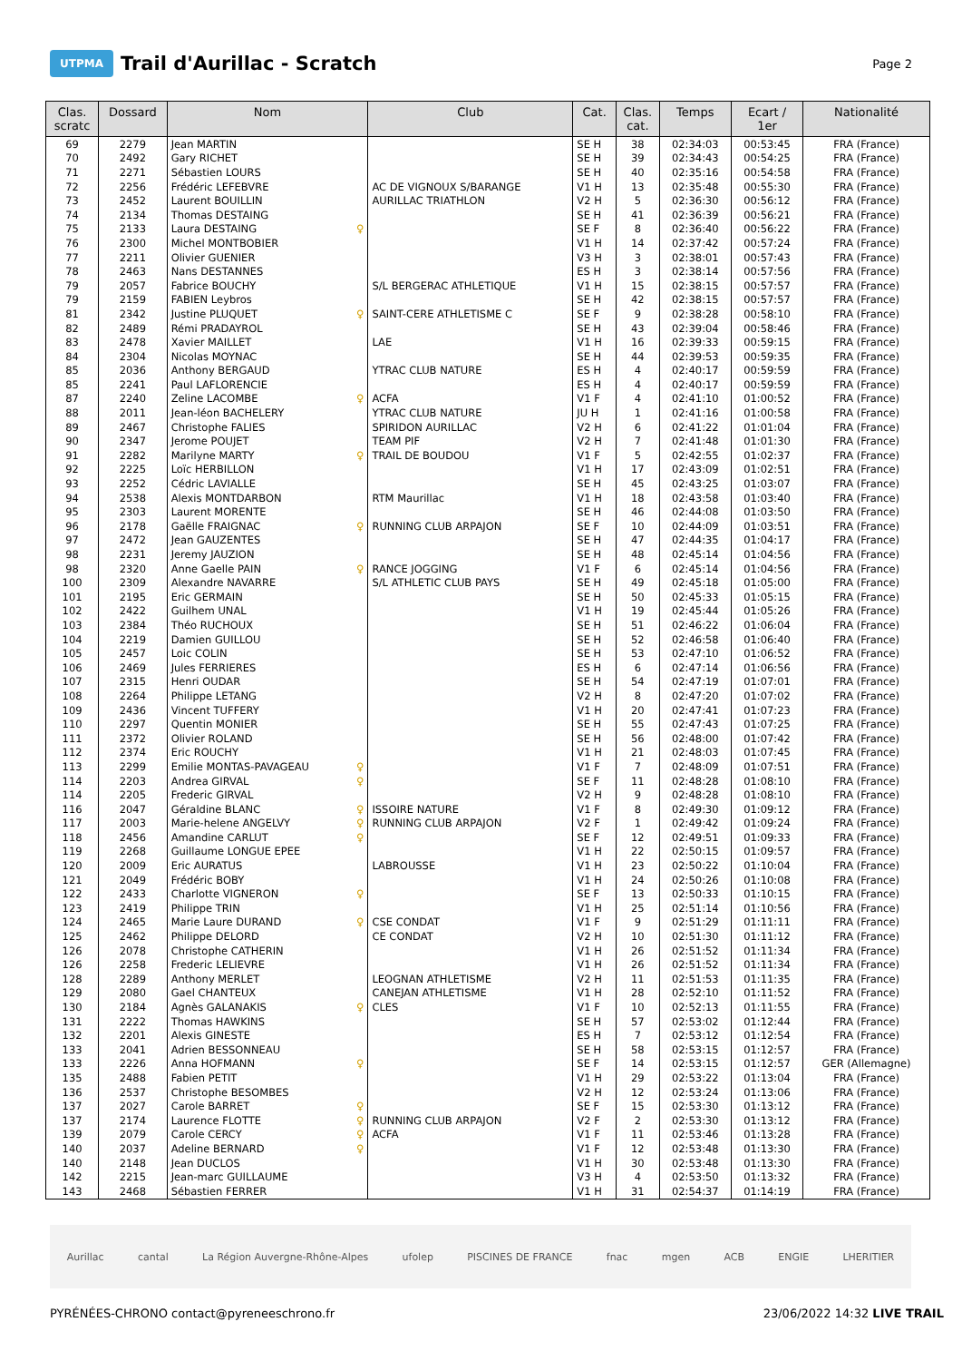UTPMA
Trail d'Aurillac - Scratch
Page 2
| Clas. scratc | Dossard | Nom | Club | Cat. | Clas. cat. | Temps | Ecart / 1er | Nationalité |
| --- | --- | --- | --- | --- | --- | --- | --- | --- |
| 69 | 2279 | Jean MARTIN | | SE H | 38 | 02:34:03 | 00:53:45 | FRA (France) |
| 70 | 2492 | Gary RICHET | | SE H | 39 | 02:34:43 | 00:54:25 | FRA (France) |
| 71 | 2271 | Sébastien LOURS | | SE H | 40 | 02:35:16 | 00:54:58 | FRA (France) |
| 72 | 2256 | Frédéric LEFEBVRE | AC DE VIGNOUX S/BARANGE | V1 H | 13 | 02:35:48 | 00:55:30 | FRA (France) |
| 73 | 2452 | Laurent BOUILLIN | AURILLAC TRIATHLON | V2 H | 5 | 02:36:30 | 00:56:12 | FRA (France) |
| 74 | 2134 | Thomas DESTAING | | SE H | 41 | 02:36:39 | 00:56:21 | FRA (France) |
| 75 | 2133 | Laura DESTAING ♀ | | SE F | 8 | 02:36:40 | 00:56:22 | FRA (France) |
| 76 | 2300 | Michel MONTBOBIER | | V1 H | 14 | 02:37:42 | 00:57:24 | FRA (France) |
| 77 | 2211 | Olivier GUENIER | | V3 H | 3 | 02:38:01 | 00:57:43 | FRA (France) |
| 78 | 2463 | Nans DESTANNES | | ES H | 3 | 02:38:14 | 00:57:56 | FRA (France) |
| 79 | 2057 | Fabrice BOUCHY | S/L BERGERAC ATHLETIQUE | V1 H | 15 | 02:38:15 | 00:57:57 | FRA (France) |
| 79 | 2159 | FABIEN Leybros | | SE H | 42 | 02:38:15 | 00:57:57 | FRA (France) |
| 81 | 2342 | Justine PLUQUET ♀ | SAINT-CERE ATHLETISME C | SE F | 9 | 02:38:28 | 00:58:10 | FRA (France) |
| 82 | 2489 | Rémi PRADAYROL | | SE H | 43 | 02:39:04 | 00:58:46 | FRA (France) |
| 83 | 2478 | Xavier MAILLET | LAE | V1 H | 16 | 02:39:33 | 00:59:15 | FRA (France) |
| 84 | 2304 | Nicolas MOYNAC | | SE H | 44 | 02:39:53 | 00:59:35 | FRA (France) |
| 85 | 2036 | Anthony BERGAUD | YTRAC CLUB NATURE | ES H | 4 | 02:40:17 | 00:59:59 | FRA (France) |
| 85 | 2241 | Paul LAFLORENCIE | | ES H | 4 | 02:40:17 | 00:59:59 | FRA (France) |
| 87 | 2240 | Zeline LACOMBE ♀ | ACFA | V1 F | 4 | 02:41:10 | 01:00:52 | FRA (France) |
| 88 | 2011 | Jean-léon BACHELERY | YTRAC CLUB NATURE | JU H | 1 | 02:41:16 | 01:00:58 | FRA (France) |
| 89 | 2467 | Christophe FALIES | SPIRIDON AURILLAC | V2 H | 6 | 02:41:22 | 01:01:04 | FRA (France) |
| 90 | 2347 | Jerome POUJET | TEAM PIF | V2 H | 7 | 02:41:48 | 01:01:30 | FRA (France) |
| 91 | 2282 | Marilyne MARTY ♀ | TRAIL DE BOUDOU | V1 F | 5 | 02:42:55 | 01:02:37 | FRA (France) |
| 92 | 2225 | Loïc HERBILLON | | V1 H | 17 | 02:43:09 | 01:02:51 | FRA (France) |
| 93 | 2252 | Cédric LAVIALLE | | SE H | 45 | 02:43:25 | 01:03:07 | FRA (France) |
| 94 | 2538 | Alexis MONTDARBON | RTM Maurillac | V1 H | 18 | 02:43:58 | 01:03:40 | FRA (France) |
| 95 | 2303 | Laurent MORENTE | | SE H | 46 | 02:44:08 | 01:03:50 | FRA (France) |
| 96 | 2178 | Gaëlle FRAIGNAC ♀ | RUNNING CLUB ARPAJON | SE F | 10 | 02:44:09 | 01:03:51 | FRA (France) |
| 97 | 2472 | Jean GAUZENTES | | SE H | 47 | 02:44:35 | 01:04:17 | FRA (France) |
| 98 | 2231 | Jeremy JAUZION | | SE H | 48 | 02:45:14 | 01:04:56 | FRA (France) |
| 98 | 2320 | Anne Gaelle PAIN ♀ | RANCE JOGGING | V1 F | 6 | 02:45:14 | 01:04:56 | FRA (France) |
| 100 | 2309 | Alexandre NAVARRE | S/L ATHLETIC CLUB PAYS | SE H | 49 | 02:45:18 | 01:05:00 | FRA (France) |
| 101 | 2195 | Eric GERMAIN | | SE H | 50 | 02:45:33 | 01:05:15 | FRA (France) |
| 102 | 2422 | Guilhem UNAL | | V1 H | 19 | 02:45:44 | 01:05:26 | FRA (France) |
| 103 | 2384 | Théo RUCHOUX | | SE H | 51 | 02:46:22 | 01:06:04 | FRA (France) |
| 104 | 2219 | Damien GUILLOU | | SE H | 52 | 02:46:58 | 01:06:40 | FRA (France) |
| 105 | 2457 | Loic COLIN | | SE H | 53 | 02:47:10 | 01:06:52 | FRA (France) |
| 106 | 2469 | Jules FERRIERES | | ES H | 6 | 02:47:14 | 01:06:56 | FRA (France) |
| 107 | 2315 | Henri OUDAR | | SE H | 54 | 02:47:19 | 01:07:01 | FRA (France) |
| 108 | 2264 | Philippe LETANG | | V2 H | 8 | 02:47:20 | 01:07:02 | FRA (France) |
| 109 | 2436 | Vincent TUFFERY | | V1 H | 20 | 02:47:41 | 01:07:23 | FRA (France) |
| 110 | 2297 | Quentin MONIER | | SE H | 55 | 02:47:43 | 01:07:25 | FRA (France) |
| 111 | 2372 | Olivier ROLAND | | SE H | 56 | 02:48:00 | 01:07:42 | FRA (France) |
| 112 | 2374 | Eric ROUCHY | | V1 H | 21 | 02:48:03 | 01:07:45 | FRA (France) |
| 113 | 2299 | Emilie MONTAS-PAVAGEAU ♀ | | V1 F | 7 | 02:48:09 | 01:07:51 | FRA (France) |
| 114 | 2203 | Andrea GIRVAL ♀ | | SE F | 11 | 02:48:28 | 01:08:10 | FRA (France) |
| 114 | 2205 | Frederic GIRVAL | | V2 H | 9 | 02:48:28 | 01:08:10 | FRA (France) |
| 116 | 2047 | Géraldine BLANC ♀ | ISSOIRE NATURE | V1 F | 8 | 02:49:30 | 01:09:12 | FRA (France) |
| 117 | 2003 | Marie-helene ANGELVY ♀ | RUNNING CLUB ARPAJON | V2 F | 1 | 02:49:42 | 01:09:24 | FRA (France) |
| 118 | 2456 | Amandine CARLUT ♀ | | SE F | 12 | 02:49:51 | 01:09:33 | FRA (France) |
| 119 | 2268 | Guillaume LONGUE EPEE | | V1 H | 22 | 02:50:15 | 01:09:57 | FRA (France) |
| 120 | 2009 | Eric AURATUS | LABROUSSE | V1 H | 23 | 02:50:22 | 01:10:04 | FRA (France) |
| 121 | 2049 | Frédéric BOBY | | V1 H | 24 | 02:50:26 | 01:10:08 | FRA (France) |
| 122 | 2433 | Charlotte VIGNERON ♀ | | SE F | 13 | 02:50:33 | 01:10:15 | FRA (France) |
| 123 | 2419 | Philippe TRIN | | V1 H | 25 | 02:51:14 | 01:10:56 | FRA (France) |
| 124 | 2465 | Marie Laure DURAND ♀ | CSE CONDAT | V1 F | 9 | 02:51:29 | 01:11:11 | FRA (France) |
| 125 | 2462 | Philippe DELORD | CE CONDAT | V2 H | 10 | 02:51:30 | 01:11:12 | FRA (France) |
| 126 | 2078 | Christophe CATHERIN | | V1 H | 26 | 02:51:52 | 01:11:34 | FRA (France) |
| 126 | 2258 | Frederic LELIEVRE | | V1 H | 26 | 02:51:52 | 01:11:34 | FRA (France) |
| 128 | 2289 | Anthony MERLET | LEOGNAN ATHLETISME | V2 H | 11 | 02:51:53 | 01:11:35 | FRA (France) |
| 129 | 2080 | Gael CHANTEUX | CANEJAN ATHLETISME | V1 H | 28 | 02:52:10 | 01:11:52 | FRA (France) |
| 130 | 2184 | Agnès GALANAKIS ♀ | CLES | V1 F | 10 | 02:52:13 | 01:11:55 | FRA (France) |
| 131 | 2222 | Thomas HAWKINS | | SE H | 57 | 02:53:02 | 01:12:44 | FRA (France) |
| 132 | 2201 | Alexis GINESTE | | ES H | 7 | 02:53:12 | 01:12:54 | FRA (France) |
| 133 | 2041 | Adrien BESSONNEAU | | SE H | 58 | 02:53:15 | 01:12:57 | FRA (France) |
| 133 | 2226 | Anna HOFMANN ♀ | | SE F | 14 | 02:53:15 | 01:12:57 | GER (Allemagne) |
| 135 | 2488 | Fabien PETIT | | V1 H | 29 | 02:53:22 | 01:13:04 | FRA (France) |
| 136 | 2537 | Christophe BESOMBES | | V2 H | 12 | 02:53:24 | 01:13:06 | FRA (France) |
| 137 | 2027 | Carole BARRET ♀ | | SE F | 15 | 02:53:30 | 01:13:12 | FRA (France) |
| 137 | 2174 | Laurence FLOTTE ♀ | RUNNING CLUB ARPAJON | V2 F | 2 | 02:53:30 | 01:13:12 | FRA (France) |
| 139 | 2079 | Carole CERCY ♀ | ACFA | V1 F | 11 | 02:53:46 | 01:13:28 | FRA (France) |
| 140 | 2037 | Adeline BERNARD ♀ | | V1 F | 12 | 02:53:48 | 01:13:30 | FRA (France) |
| 140 | 2148 | Jean DUCLOS | | V1 H | 30 | 02:53:48 | 01:13:30 | FRA (France) |
| 142 | 2215 | Jean-marc GUILLAUME | | V3 H | 4 | 02:53:50 | 01:13:32 | FRA (France) |
| 143 | 2468 | Sébastien FERRER | | V1 H | 31 | 02:54:37 | 01:14:19 | FRA (France) |
Aurillac cantal La Région Auvergne-Rhône-Alpes ufolep PISCINES DE FRANCE fnac mgen ACB ENGIE LHERITIER
PYRÉNÉES-CHRONO contact@pyreneeschrono.fr 23/06/2022 14:32 LIVE TRAIL